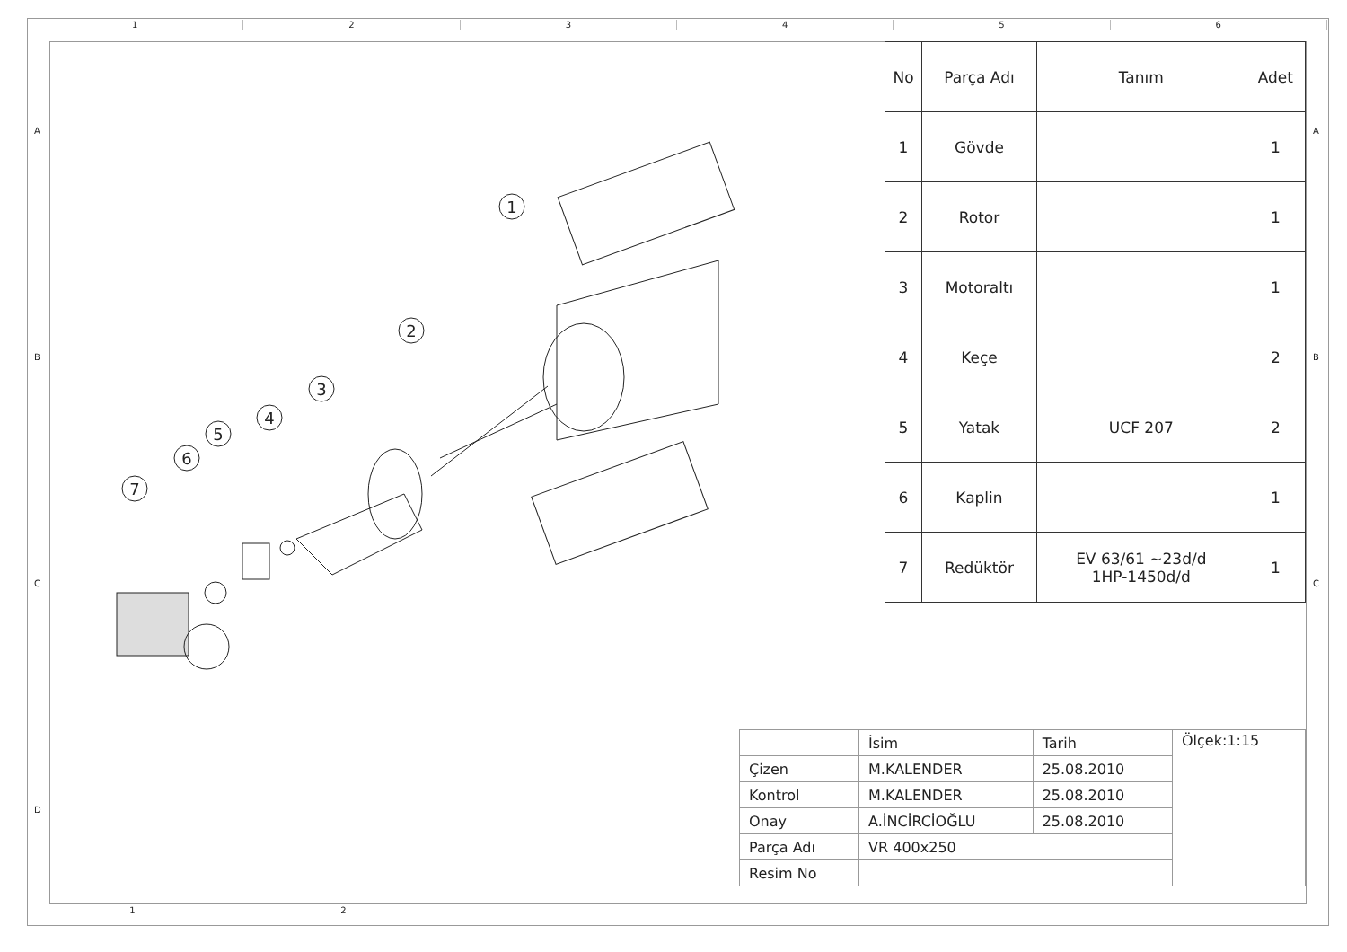1 2 3 4 5 6
A
B
C
D
A
B
C
1
2
3
4
5
6
7
| No | Parça Adı | Tanım | Adet |
| --- | --- | --- | --- |
| 1 | Gövde | | 1 |
| 2 | Rotor | | 1 |
| 3 | Motoraltı | | 1 |
| 4 | Keçe | | 2 |
| 5 | Yatak | UCF 207 | 2 |
| 6 | Kaplin | | 1 |
| 7 | Redüktör | EV 63/61 ~23d/d 1HP-1450d/d | 1 |
| | İsim | Tarih | Ölçek:1:15 |
| Çizen | M.KALENDER | 25.08.2010 | |
| Kontrol | M.KALENDER | 25.08.2010 | |
| Onay | A.İNCİRCİOĞLU | 25.08.2010 | |
| Parça Adı | VR 400x250 | | |
| Resim No | | | |
1 2